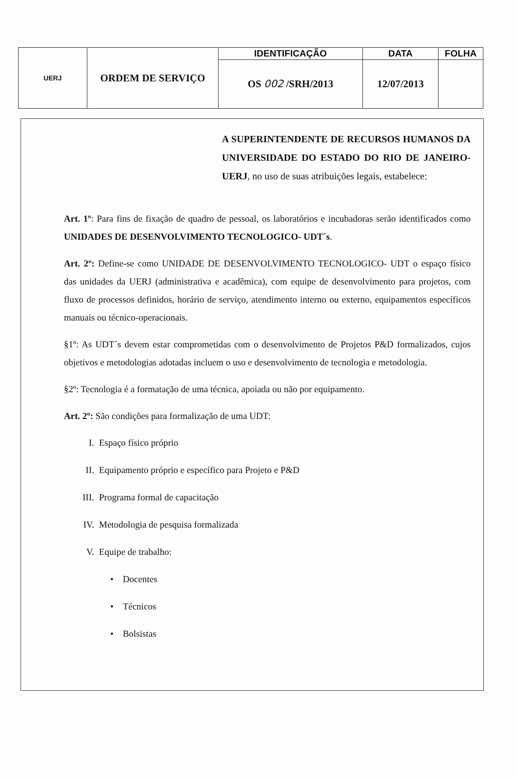| UERJ | ORDEM DE SERVIÇO | IDENTIFICAÇÃO | DATA | FOLHA |
| | | OS 002 /SRH/2013 | 12/07/2013 | |
A SUPERINTENDENTE DE RECURSOS HUMANOS DA UNIVERSIDADE DO ESTADO DO RIO DE JANEIRO-UERJ, no uso de suas atribuições legais, estabelece:
Art. 1º: Para fins de fixação de quadro de pessoal, os laboratórios e incubadoras serão identificados como UNIDADES DE DESENVOLVIMENTO TECNOLOGICO- UDT´s.
Art. 2º: Define-se como UNIDADE DE DESENVOLVIMENTO TECNOLOGICO- UDT o espaço físico das unidades da UERJ (administrativa e acadêmica), com equipe de desenvolvimento para projetos, com fluxo de processos definidos, horário de serviço, atendimento interno ou externo, equipamentos específicos manuais ou técnico-operacionais.
§1º: As UDT´s devem estar comprometidas com o desenvolvimento de Projetos P&D formalizados, cujos objetivos e metodologias adotadas incluem o uso e desenvolvimento de tecnologia e metodologia.
§2º: Tecnologia é a formatação de uma técnica, apoiada ou não por equipamento.
Art. 2º: São condições para formalização de uma UDT:
I. Espaço físico próprio
II. Equipamento próprio e específico para Projeto e P&D
III. Programa formal de capacitação
IV. Metodologia de pesquisa formalizada
V. Equipe de trabalho:
• Docentes
• Técnicos
• Bolsistas